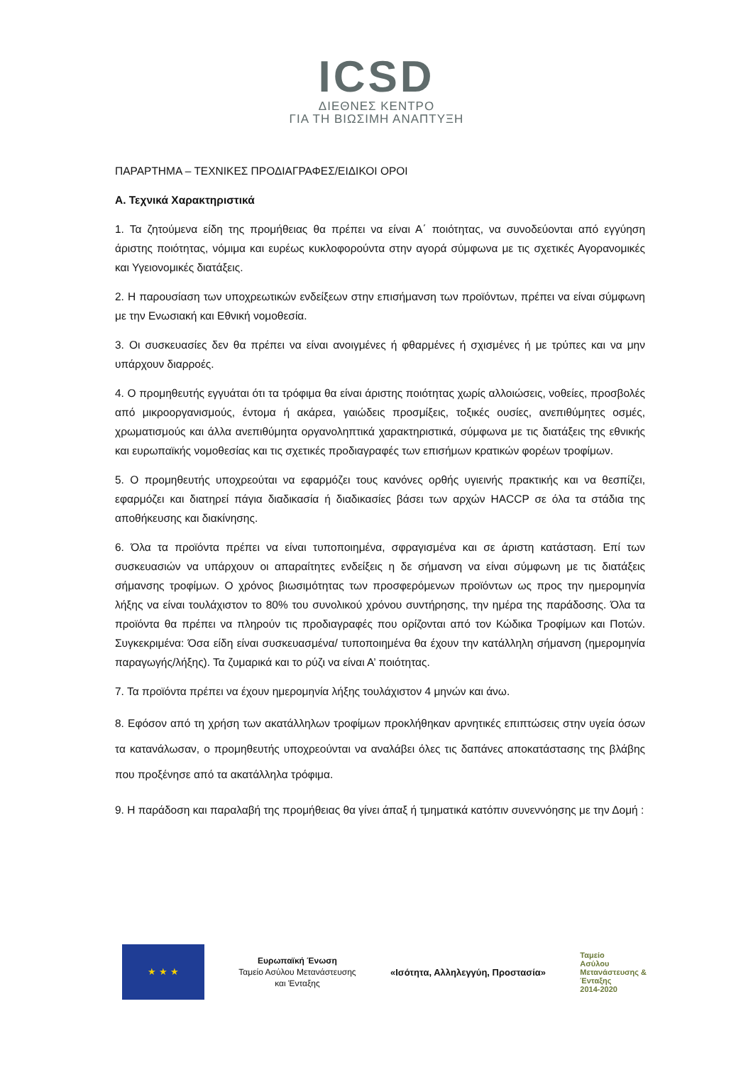ICSD
ΔΙΕΘΝΕΣ ΚΕΝΤΡΟ
ΓΙΑ ΤΗ ΒΙΩΣΙΜΗ ΑΝΑΠΤΥΞΗ
ΠΑΡΑΡΤΗΜΑ – ΤΕΧΝΙΚΕΣ ΠΡΟΔΙΑΓΡΑΦΕΣ/ΕΙΔΙΚΟΙ ΟΡΟΙ
Α. Τεχνικά Χαρακτηριστικά
1. Τα ζητούμενα είδη της προμήθειας θα πρέπει να είναι Α΄ ποιότητας, να συνοδεύονται από εγγύηση άριστης ποιότητας, νόμιμα και ευρέως κυκλοφορούντα στην αγορά σύμφωνα με τις σχετικές Αγορανομικές και Υγειονομικές διατάξεις.
2. Η παρουσίαση των υποχρεωτικών ενδείξεων στην επισήμανση των προϊόντων, πρέπει να είναι σύμφωνη με την Ενωσιακή και Εθνική νομοθεσία.
3. Οι συσκευασίες δεν θα πρέπει να είναι ανοιγμένες ή φθαρμένες ή σχισμένες ή με τρύπες και να μην υπάρχουν διαρροές.
4. Ο προμηθευτής εγγυάται ότι τα τρόφιμα θα είναι άριστης ποιότητας χωρίς αλλοιώσεις, νοθείες, προσβολές από μικροοργανισμούς, έντομα ή ακάρεα, γαιώδεις προσμίξεις, τοξικές ουσίες, ανεπιθύμητες οσμές, χρωματισμούς και άλλα ανεπιθύμητα οργανοληπτικά χαρακτηριστικά, σύμφωνα με τις διατάξεις της εθνικής και ευρωπαϊκής νομοθεσίας και τις σχετικές προδιαγραφές των επισήμων κρατικών φορέων τροφίμων.
5. Ο προμηθευτής υποχρεούται να εφαρμόζει τους κανόνες ορθής υγιεινής πρακτικής και να θεσπίζει, εφαρμόζει και διατηρεί πάγια διαδικασία ή διαδικασίες βάσει των αρχών HACCP σε όλα τα στάδια της αποθήκευσης και διακίνησης.
6. Όλα τα προϊόντα πρέπει να είναι τυποποιημένα, σφραγισμένα και σε άριστη κατάσταση. Επί των συσκευασιών να υπάρχουν οι απαραίτητες ενδείξεις η δε σήμανση να είναι σύμφωνη με τις διατάξεις σήμανσης τροφίμων. Ο χρόνος βιωσιμότητας των προσφερόμενων προϊόντων ως προς την ημερομηνία λήξης να είναι τουλάχιστον το 80% του συνολικού χρόνου συντήρησης, την ημέρα της παράδοσης. Όλα τα προϊόντα θα πρέπει να πληρούν τις προδιαγραφές που ορίζονται από τον Κώδικα Τροφίμων και Ποτών. Συγκεκριμένα: Όσα είδη είναι συσκευασμένα/ τυποποιημένα θα έχουν την κατάλληλη σήμανση (ημερομηνία παραγωγής/λήξης). Τα ζυμαρικά και το ρύζι να είναι Α’ ποιότητας.
7. Τα προϊόντα πρέπει να έχουν ημερομηνία λήξης τουλάχιστον 4 μηνών και άνω.
8. Εφόσον από τη χρήση των ακατάλληλων τροφίμων προκλήθηκαν αρνητικές επιπτώσεις στην υγεία όσων τα κατανάλωσαν, ο προμηθευτής υποχρεούνται να αναλάβει όλες τις δαπάνες αποκατάστασης της βλάβης που προξένησε από τα ακατάλληλα τρόφιμα.
9. Η παράδοση και παραλαβή της προμήθειας θα γίνει άπαξ ή τμηματικά κατόπιν συνεννόησης με την Δομή :
★ ★ ★
Ευρωπαϊκή Ένωση
Ταμείο Ασύλου Μετανάστευσης
και Ένταξης
«Ισότητα, Αλληλεγγύη, Προστασία»
Ταμείο
Ασύλου
Μετανάστευσης &
Ένταξης
2014-2020